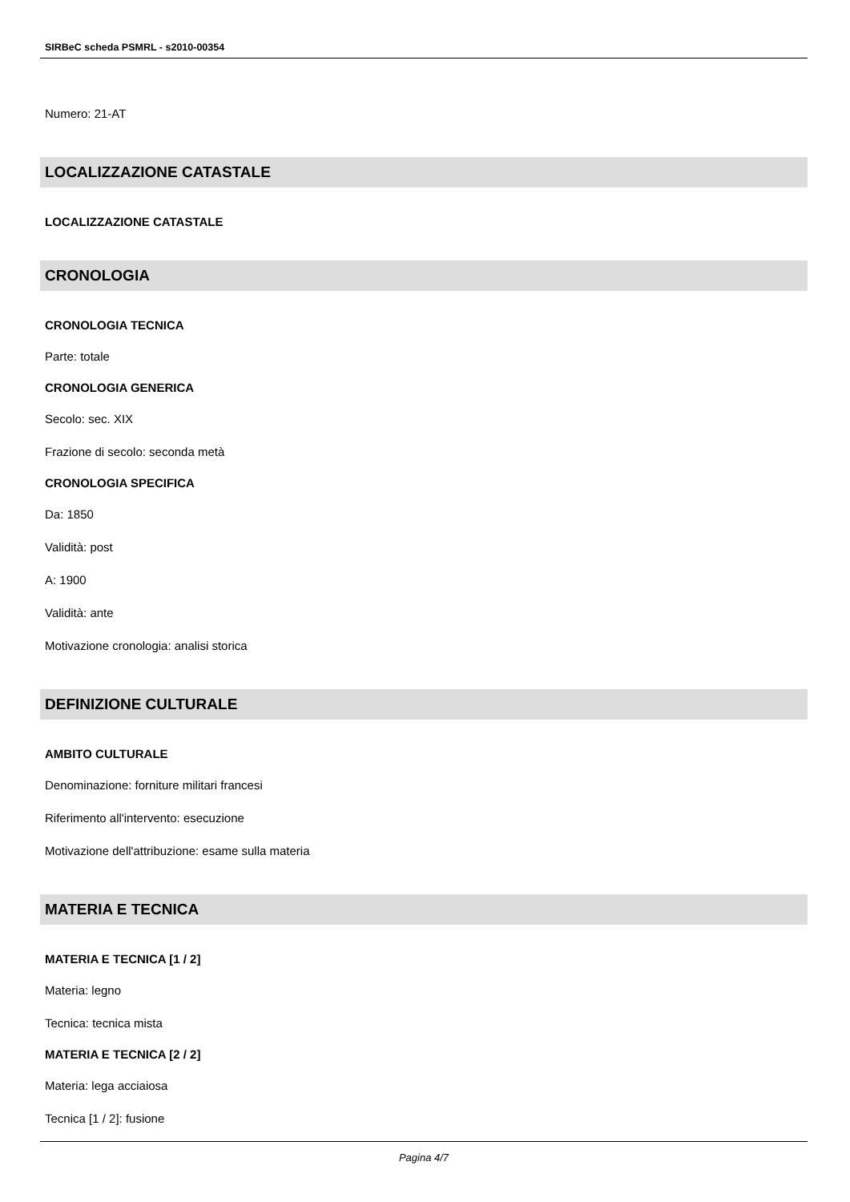SIRBeC scheda PSMRL - s2010-00354
Numero: 21-AT
LOCALIZZAZIONE CATASTALE
LOCALIZZAZIONE CATASTALE
CRONOLOGIA
CRONOLOGIA TECNICA
Parte: totale
CRONOLOGIA GENERICA
Secolo: sec. XIX
Frazione di secolo: seconda metà
CRONOLOGIA SPECIFICA
Da: 1850
Validità: post
A: 1900
Validità: ante
Motivazione cronologia: analisi storica
DEFINIZIONE CULTURALE
AMBITO CULTURALE
Denominazione: forniture militari francesi
Riferimento all'intervento: esecuzione
Motivazione dell'attribuzione: esame sulla materia
MATERIA E TECNICA
MATERIA E TECNICA [1 / 2]
Materia: legno
Tecnica: tecnica mista
MATERIA E TECNICA [2 / 2]
Materia: lega acciaiosa
Tecnica [1 / 2]: fusione
Pagina 4/7